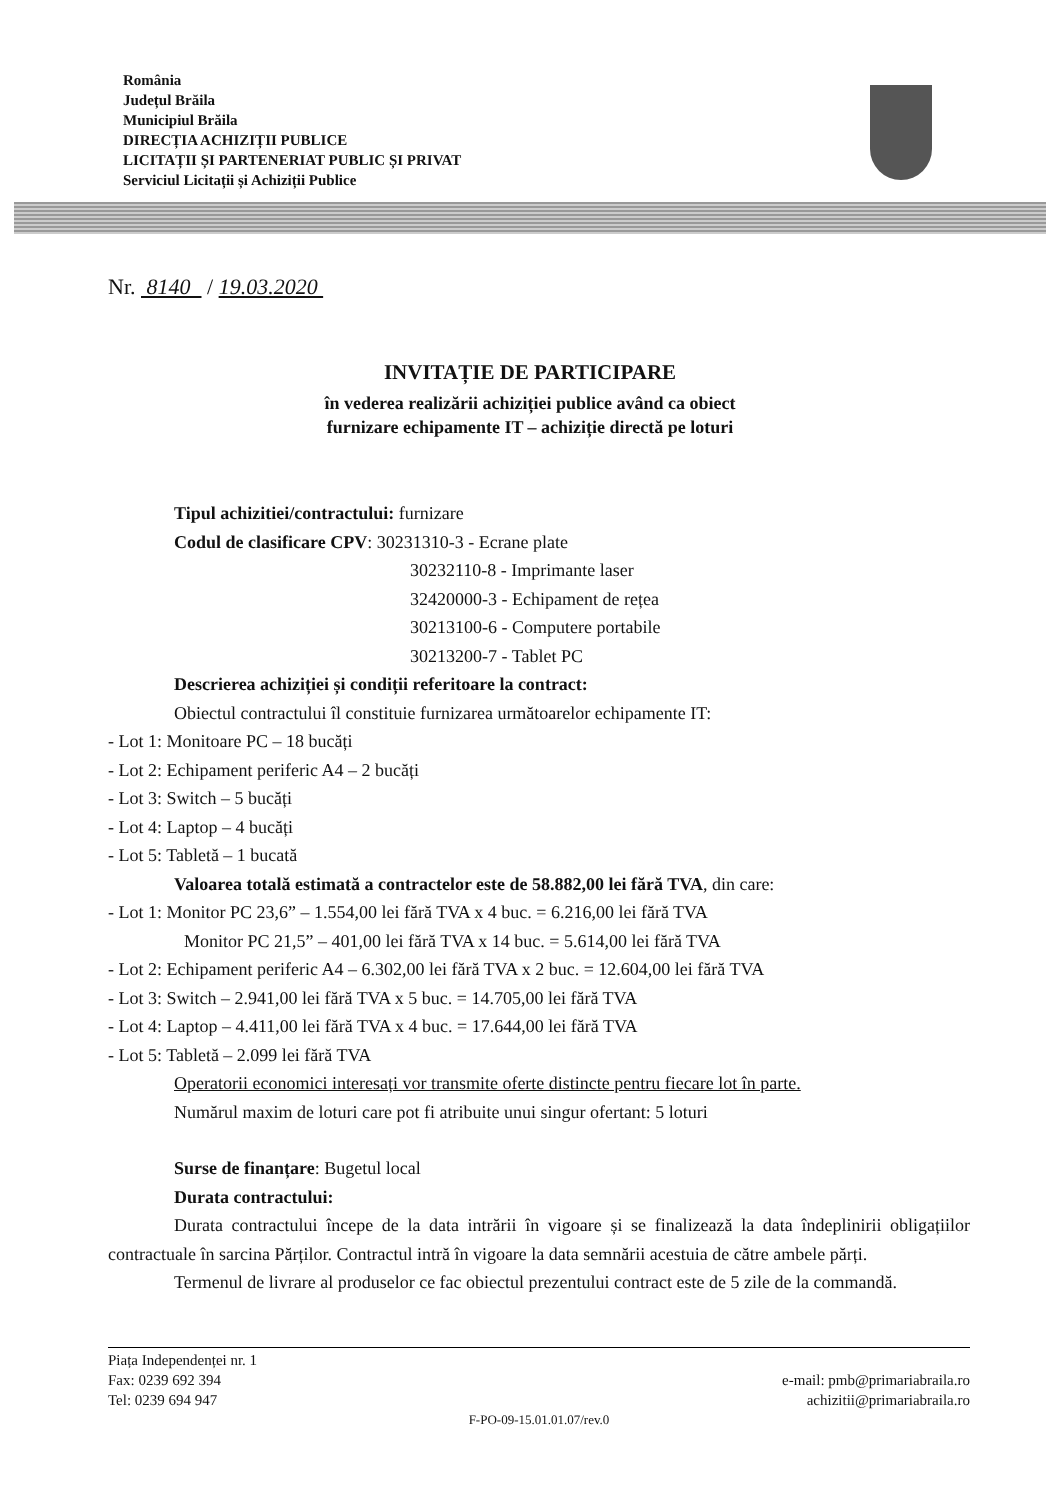România
Județul Brăila
Municipiul Brăila
DIRECȚIA ACHIZIȚII PUBLICE
LICITAȚII ȘI PARTENERIAT PUBLIC ȘI PRIVAT
Serviciul Licitații și Achiziții Publice
Nr. 8140 / 19.03.2020
INVITAȚIE DE PARTICIPARE
în vederea realizării achiziției publice având ca obiect
furnizare echipamente IT – achiziție directă pe loturi
Tipul achizitiei/contractului: furnizare
Codul de clasificare CPV: 30231310-3 - Ecrane plate
30232110-8 - Imprimante laser
32420000-3 - Echipament de rețea
30213100-6 - Computere portabile
30213200-7 - Tablet PC
Descrierea achiziției și condiții referitoare la contract:
Obiectul contractului îl constituie furnizarea următoarelor echipamente IT:
- Lot 1: Monitoare PC – 18 bucăți
- Lot 2: Echipament periferic A4 – 2 bucăți
- Lot 3: Switch – 5 bucăți
- Lot 4: Laptop – 4 bucăți
- Lot 5: Tabletă – 1 bucată
Valoarea totală estimată a contractelor este de 58.882,00 lei fără TVA, din care:
- Lot 1: Monitor PC 23,6” – 1.554,00 lei fără TVA x 4 buc. = 6.216,00 lei fără TVA
Monitor PC 21,5” – 401,00 lei fără TVA x 14 buc. = 5.614,00 lei fără TVA
- Lot 2: Echipament periferic A4 – 6.302,00 lei fără TVA x 2 buc. = 12.604,00 lei fără TVA
- Lot 3: Switch – 2.941,00 lei fără TVA x 5 buc. = 14.705,00 lei fără TVA
- Lot 4: Laptop – 4.411,00 lei fără TVA x 4 buc. = 17.644,00 lei fără TVA
- Lot 5: Tabletă – 2.099 lei fără TVA
Operatorii economici interesați vor transmite oferte distincte pentru fiecare lot în parte.
Numărul maxim de loturi care pot fi atribuite unui singur ofertant: 5 loturi
Surse de finanțare: Bugetul local
Durata contractului:
Durata contractului începe de la data intrării în vigoare și se finalizează la data îndeplinirii obligațiilor contractuale în sarcina Părților. Contractul intră în vigoare la data semnării acestuia de către ambele părți.
Termenul de livrare al produselor ce fac obiectul prezentului contract este de 5 zile de la commandă.
e-mail: pmb@primariabraila.ro
achizitii@primariabraila.ro
Piața Independenței nr. 1
Fax: 0239 692 394
Tel: 0239 694 947
F-PO-09-15.01.01.07/rev.0